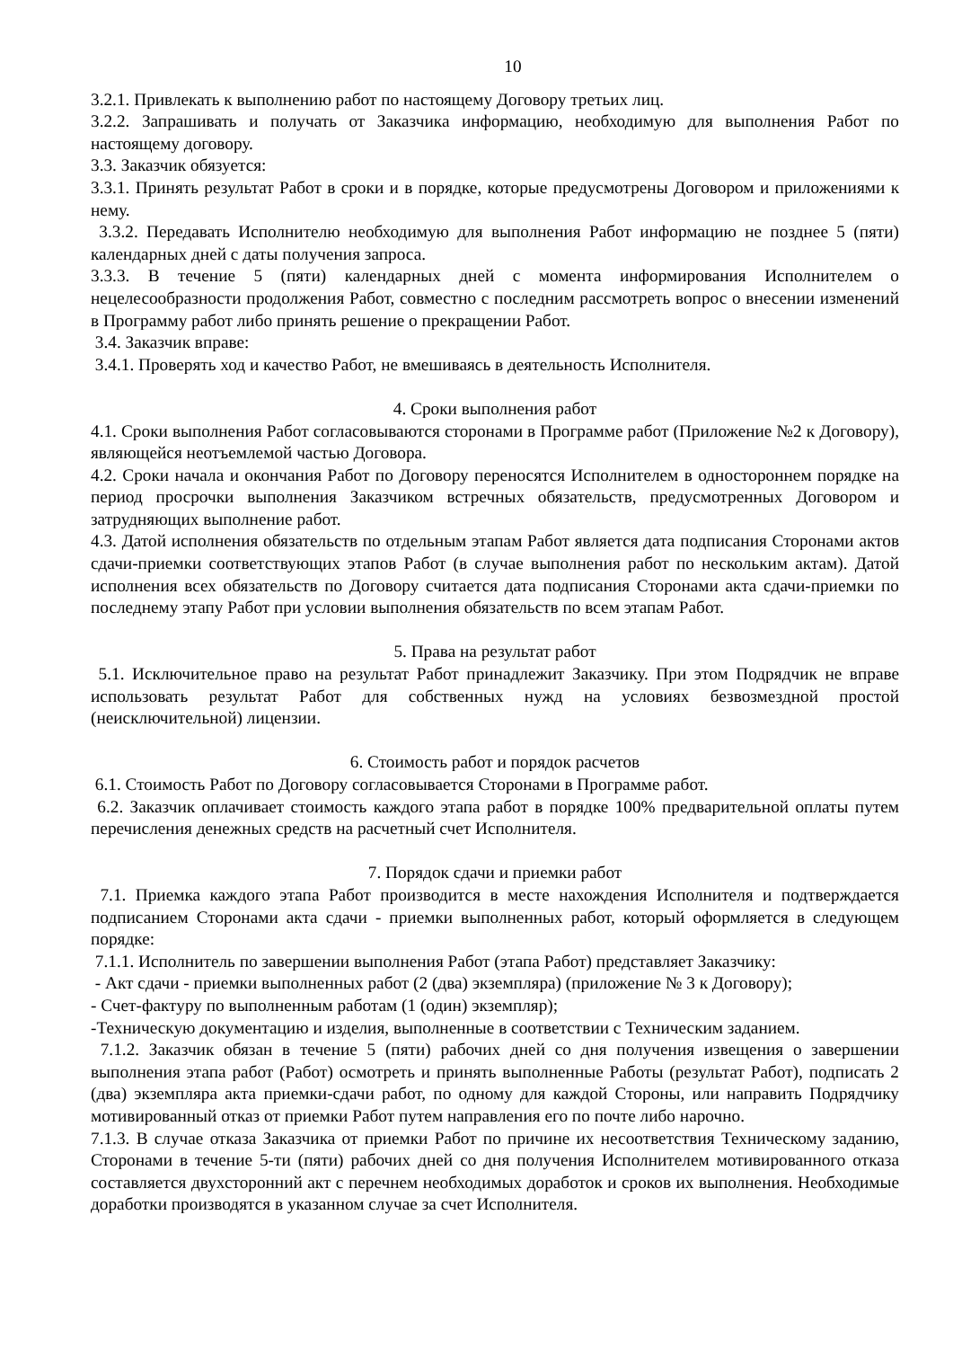10
3.2.1. Привлекать к выполнению работ по настоящему Договору третьих лиц.
3.2.2. Запрашивать и получать от Заказчика информацию, необходимую для выполнения Работ по настоящему договору.
3.3. Заказчик обязуется:
3.3.1. Принять результат Работ в сроки и в порядке, которые предусмотрены Договором и приложениями к нему.
3.3.2. Передавать Исполнителю необходимую для выполнения Работ информацию не позднее 5 (пяти) календарных дней с даты получения запроса.
3.3.3. В течение 5 (пяти) календарных дней с момента информирования Исполнителем о нецелесообразности продолжения Работ, совместно с последним рассмотреть вопрос о внесении изменений в Программу работ либо принять решение о прекращении Работ.
3.4. Заказчик вправе:
3.4.1. Проверять ход и качество Работ, не вмешиваясь в деятельность Исполнителя.
4. Сроки выполнения работ
4.1. Сроки выполнения Работ согласовываются сторонами в Программе работ (Приложение №2 к Договору), являющейся неотъемлемой частью Договора.
4.2. Сроки начала и окончания Работ по Договору переносятся Исполнителем в одностороннем порядке на период просрочки выполнения Заказчиком встречных обязательств, предусмотренных Договором и затрудняющих выполнение работ.
4.3. Датой исполнения обязательств по отдельным этапам Работ является дата подписания Сторонами актов сдачи-приемки соответствующих этапов Работ (в случае выполнения работ по нескольким актам). Датой исполнения всех обязательств по Договору считается дата подписания Сторонами акта сдачи-приемки по последнему этапу Работ при условии выполнения обязательств по всем этапам Работ.
5. Права на результат работ
5.1. Исключительное право на результат Работ принадлежит Заказчику. При этом Подрядчик не вправе использовать результат Работ для собственных нужд на условиях безвозмездной простой (неисключительной) лицензии.
6. Стоимость работ и порядок расчетов
6.1. Стоимость Работ по Договору согласовывается Сторонами в Программе работ.
6.2. Заказчик оплачивает стоимость каждого этапа работ в порядке 100% предварительной оплаты путем перечисления денежных средств на расчетный счет Исполнителя.
7. Порядок сдачи и приемки работ
7.1. Приемка каждого этапа Работ производится в месте нахождения Исполнителя и подтверждается подписанием Сторонами акта сдачи - приемки выполненных работ, который оформляется в следующем порядке:
7.1.1. Исполнитель по завершении выполнения Работ (этапа Работ) представляет Заказчику:
- Акт сдачи - приемки выполненных работ (2 (два) экземпляра) (приложение № 3 к Договору);
- Счет-фактуру по выполненным работам (1 (один) экземпляр);
-Техническую документацию и изделия, выполненные в соответствии с Техническим заданием.
7.1.2. Заказчик обязан в течение 5 (пяти) рабочих дней со дня получения извещения о завершении выполнения этапа работ (Работ) осмотреть и принять выполненные Работы (результат Работ), подписать 2 (два) экземпляра акта приемки-сдачи работ, по одному для каждой Стороны, или направить Подрядчику мотивированный отказ от приемки Работ путем направления его по почте либо нарочно.
7.1.3. В случае отказа Заказчика от приемки Работ по причине их несоответствия Техническому заданию, Сторонами в течение 5-ти (пяти) рабочих дней со дня получения Исполнителем мотивированного отказа составляется двухсторонний акт с перечнем необходимых доработок и сроков их выполнения. Необходимые доработки производятся в указанном случае за счет Исполнителя.